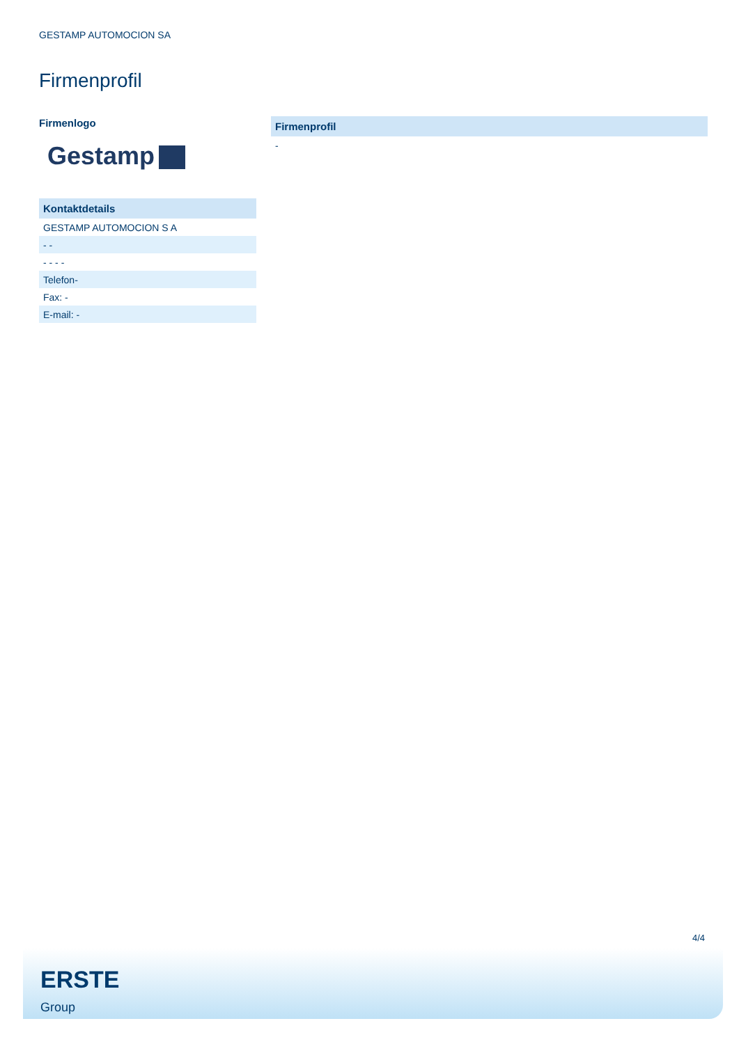GESTAMP AUTOMOCION SA
Firmenprofil
Firmenlogo
Gestamp
| Kontaktdetails |
| --- |
| GESTAMP AUTOMOCION S A |
| - - |
| - - - - |
| Telefon- |
| Fax: - |
| E-mail: - |
| Firmenprofil |
| --- |
| - |
4/4
ERSTE
Group